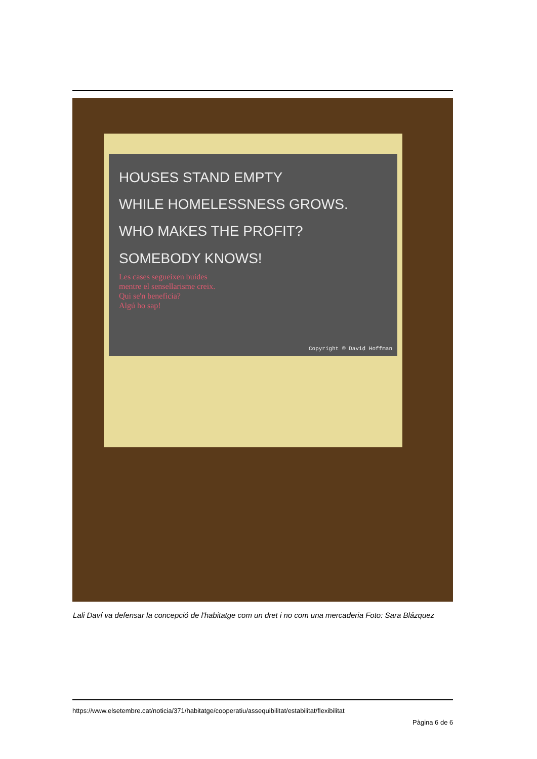HOUSES STAND EMPTY
WHILE HOMELESSNESS GROWS.
WHO MAKES THE PROFIT?
SOMEBODY KNOWS!
Les cases segueixen buides
mentre el sensellarisme creix.
Qui se'n beneficia?
Algú ho sap!
Copyright © David Hoffman
Lali Daví va defensar la concepció de l'habitatge com un dret i no com una mercaderia Foto: Sara Blázquez
https://www.elsetembre.cat/noticia/371/habitatge/cooperatiu/assequibilitat/estabilitat/flexibilitat
Pàgina 6 de 6